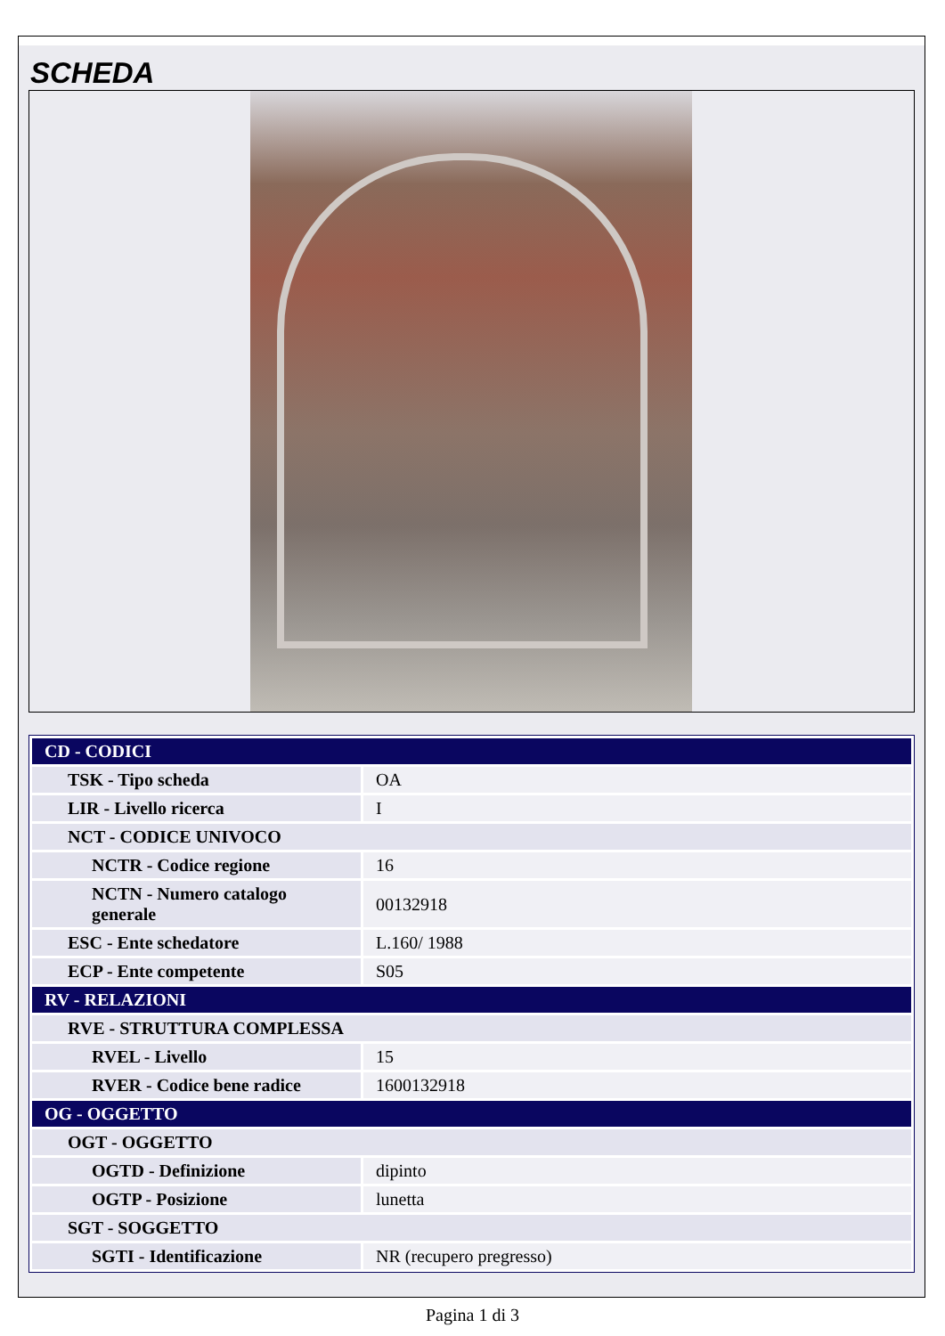SCHEDA
| CD - CODICI | |
| TSK - Tipo scheda | OA |
| LIR - Livello ricerca | I |
| NCT - CODICE UNIVOCO | |
| NCTR - Codice regione | 16 |
| NCTN - Numero catalogo generale | 00132918 |
| ESC - Ente schedatore | L.160/ 1988 |
| ECP - Ente competente | S05 |
| RV - RELAZIONI | |
| RVE - STRUTTURA COMPLESSA | |
| RVEL - Livello | 15 |
| RVER - Codice bene radice | 1600132918 |
| OG - OGGETTO | |
| OGT - OGGETTO | |
| OGTD - Definizione | dipinto |
| OGTP - Posizione | lunetta |
| SGT - SOGGETTO | |
| SGTI - Identificazione | NR (recupero pregresso) |
Pagina 1 di 3